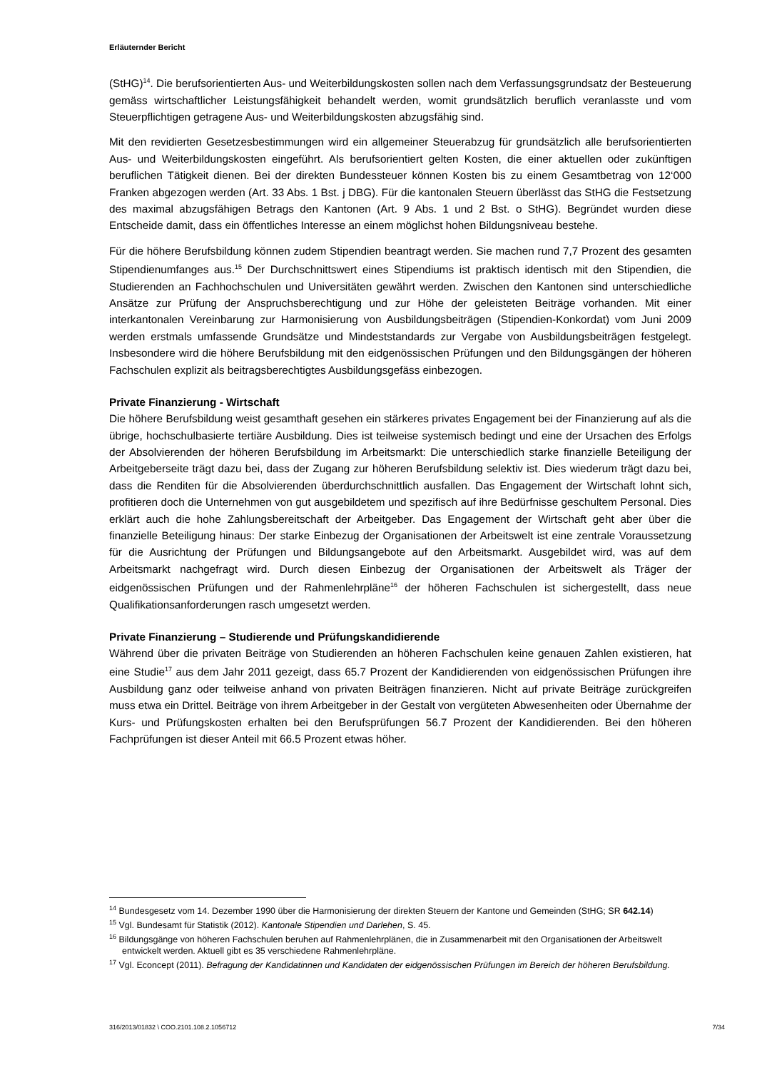Erläuternder Bericht
(StHG)<sup>14</sup>. Die berufsorientierten Aus- und Weiterbildungskosten sollen nach dem Verfassungsgrundsatz der Besteuerung gemäss wirtschaftlicher Leistungsfähigkeit behandelt werden, womit grundsätzlich beruflich veranlasste und vom Steuerpflichtigen getragene Aus- und Weiterbildungskosten abzugsfähig sind.
Mit den revidierten Gesetzesbestimmungen wird ein allgemeiner Steuerabzug für grundsätzlich alle berufsorientierten Aus- und Weiterbildungskosten eingeführt. Als berufsorientiert gelten Kosten, die einer aktuellen oder zukünftigen beruflichen Tätigkeit dienen. Bei der direkten Bundessteuer können Kosten bis zu einem Gesamtbetrag von 12‘000 Franken abgezogen werden (Art. 33 Abs. 1 Bst. j DBG). Für die kantonalen Steuern überlässt das StHG die Festsetzung des maximal abzugsfähigen Betrags den Kantonen (Art. 9 Abs. 1 und 2 Bst. o StHG). Begründet wurden diese Entscheide damit, dass ein öffentliches Interesse an einem möglichst hohen Bildungsniveau bestehe.
Für die höhere Berufsbildung können zudem Stipendien beantragt werden. Sie machen rund 7,7 Prozent des gesamten Stipendienumfanges aus.<sup>15</sup> Der Durchschnittswert eines Stipendiums ist praktisch identisch mit den Stipendien, die Studierenden an Fachhochschulen und Universitäten gewährt werden. Zwischen den Kantonen sind unterschiedliche Ansätze zur Prüfung der Anspruchsberechtigung und zur Höhe der geleisteten Beiträge vorhanden. Mit einer interkantonalen Vereinbarung zur Harmonisierung von Ausbildungsbeiträgen (Stipendien-Konkordat) vom Juni 2009 werden erstmals umfassende Grundsätze und Mindeststandards zur Vergabe von Ausbildungsbeiträgen festgelegt. Insbesondere wird die höhere Berufsbildung mit den eidgenössischen Prüfungen und den Bildungsgängen der höheren Fachschulen explizit als beitragsberechtigtes Ausbildungsgefäss einbezogen.
Private Finanzierung - Wirtschaft
Die höhere Berufsbildung weist gesamthaft gesehen ein stärkeres privates Engagement bei der Finanzierung auf als die übrige, hochschulbasierte tertiäre Ausbildung. Dies ist teilweise systemisch bedingt und eine der Ursachen des Erfolgs der Absolvierenden der höheren Berufsbildung im Arbeitsmarkt: Die unterschiedlich starke finanzielle Beteiligung der Arbeitgeberseite trägt dazu bei, dass der Zugang zur höheren Berufsbildung selektiv ist. Dies wiederum trägt dazu bei, dass die Renditen für die Absolvierenden überdurchschnittlich ausfallen. Das Engagement der Wirtschaft lohnt sich, profitieren doch die Unternehmen von gut ausgebildetem und spezifisch auf ihre Bedürfnisse geschultem Personal. Dies erklärt auch die hohe Zahlungsbereitschaft der Arbeitgeber. Das Engagement der Wirtschaft geht aber über die finanzielle Beteiligung hinaus: Der starke Einbezug der Organisationen der Arbeitswelt ist eine zentrale Voraussetzung für die Ausrichtung der Prüfungen und Bildungsangebote auf den Arbeitsmarkt. Ausgebildet wird, was auf dem Arbeitsmarkt nachgefragt wird. Durch diesen Einbezug der Organisationen der Arbeitswelt als Träger der eidgenössischen Prüfungen und der Rahmenlehrpläne<sup>16</sup> der höheren Fachschulen ist sichergestellt, dass neue Qualifikationsanforderungen rasch umgesetzt werden.
Private Finanzierung – Studierende und Prüfungskandidierende
Während über die privaten Beiträge von Studierenden an höheren Fachschulen keine genauen Zahlen existieren, hat eine Studie<sup>17</sup> aus dem Jahr 2011 gezeigt, dass 65.7 Prozent der Kandidierenden von eidgenössischen Prüfungen ihre Ausbildung ganz oder teilweise anhand von privaten Beiträgen finanzieren. Nicht auf private Beiträge zurückgreifen muss etwa ein Drittel. Beiträge von ihrem Arbeitgeber in der Gestalt von vergüteten Abwesenheiten oder Übernahme der Kurs- und Prüfungskosten erhalten bei den Berufsprüfungen 56.7 Prozent der Kandidierenden. Bei den höheren Fachprüfungen ist dieser Anteil mit 66.5 Prozent etwas höher.
<sup>14</sup> Bundesgesetz vom 14. Dezember 1990 über die Harmonisierung der direkten Steuern der Kantone und Gemeinden (StHG; SR 642.14)
<sup>15</sup> Vgl. Bundesamt für Statistik (2012). Kantonale Stipendien und Darlehen, S. 45.
<sup>16</sup> Bildungsgänge von höheren Fachschulen beruhen auf Rahmenlehrplänen, die in Zusammenarbeit mit den Organisationen der Arbeitswelt entwickelt werden. Aktuell gibt es 35 verschiedene Rahmenlehrpläne.
<sup>17</sup> Vgl. Econcept (2011). Befragung der Kandidatinnen und Kandidaten der eidgenössischen Prüfungen im Bereich der höheren Berufsbildung.
316/2013/01832 \ COO.2101.108.2.1056712 7/34